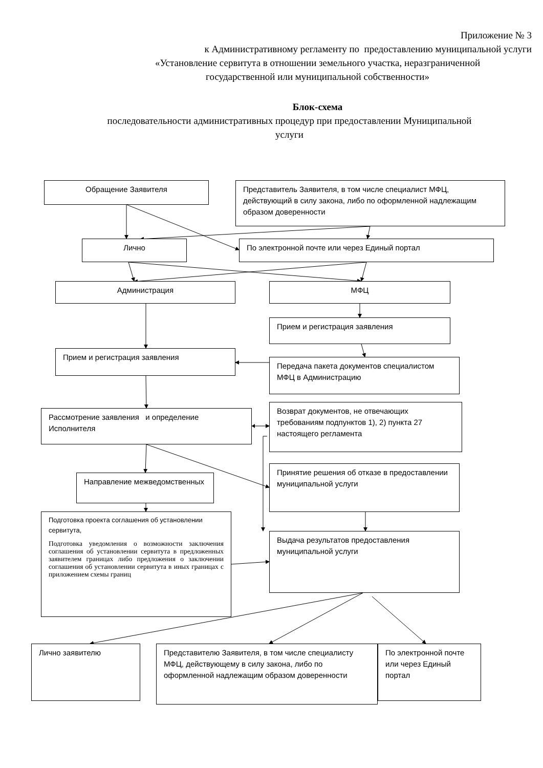Приложение № 3
к Административному регламенту по предоставлению муниципальной услуги
«Установление сервитута в отношении земельного участка, неразграниченной
государственной или муниципальной собственности»
Блок-схема
последовательности административных процедур при предоставлении Муниципальной
услуги
Обращение Заявителя
Представитель Заявителя, в том числе специалист МФЦ, действующий в силу закона, либо по оформленной надлежащим образом доверенности
Лично По электронной почте или через Единый портал
Администрация МФЦ
Прием и регистрация заявления
Прием и регистрация заявления
Передача пакета документов специалистом МФЦ в Администрацию
Рассмотрение заявления и определение Исполнителя
Возврат документов, не отвечающих требованиям подпунктов 1), 2) пункта 27 настоящего регламента
Направление межведомственных
Принятие решения об отказе в предоставлении муниципальной услуги
Подготовка проекта соглашения об установлении сервитута,
Подготовка уведомления о возможности заключения соглашения об установлении сервитута в предложенных заявителем границах либо предложения о заключении соглашения об установлении сервитута в иных границах с приложением схемы границ
Выдача результатов предоставления муниципальной услуги
Лично заявителю
Представителю Заявителя, в том числе специалисту МФЦ, действующему в силу закона, либо по оформленной надлежащим образом доверенности
По электронной почте или через Единый портал